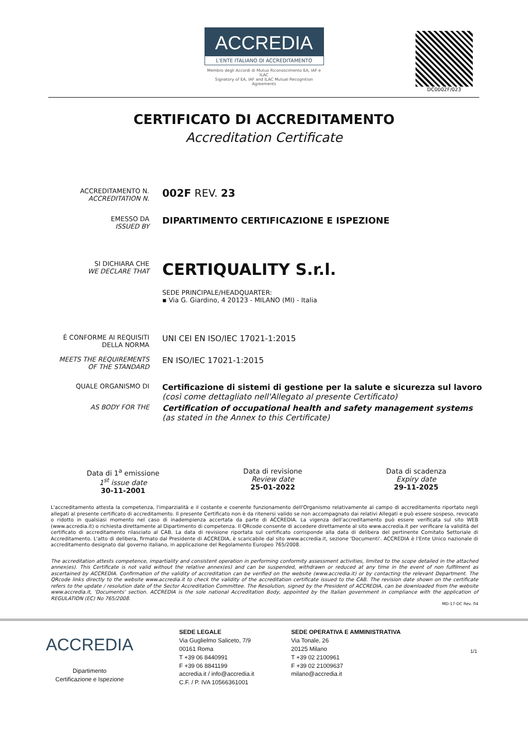ACCREDIA
L'ENTE ITALIANO DI ACCREDITAMENTO
Membro degli Accordi di Mutuo Riconoscimento EA, IAF e ILAC
Signatory of EA, IAF and ILAC Mutual Recognition Agreements
DC0002F/023
CERTIFICATO DI ACCREDITAMENTO
Accreditation Certificate
ACCREDITAMENTO N.
ACCREDITATION N.
002F REV. 23
EMESSO DA
ISSUED BY
DIPARTIMENTO CERTIFICAZIONE E ISPEZIONE
SI DICHIARA CHE
WE DECLARE THAT
CERTIQUALITY S.r.l.
SEDE PRINCIPALE/HEADQUARTER:
▪ Via G. Giardino, 4 20123 - MILANO (MI) - Italia
È CONFORME AI REQUISITI DELLA NORMA
UNI CEI EN ISO/IEC 17021-1:2015
MEETS THE REQUIREMENTS OF THE STANDARD
EN ISO/IEC 17021-1:2015
QUALE ORGANISMO DI
Certificazione di sistemi di gestione per la salute e sicurezza sul lavoro
(così come dettagliato nell'Allegato al presente Certificato)
AS BODY FOR THE
Certification of occupational health and safety management systems
(as stated in the Annex to this Certificate)
Data di 1<sup>a</sup> emissione
1<sup>st</sup> issue date
30-11-2001
Data di revisione
Review date
25-01-2022
Data di scadenza
Expiry date
29-11-2025
L'accreditamento attesta la competenza, l'imparzialità e il costante e coerente funzionamento dell'Organismo relativamente al campo di accreditamento riportato negli allegati al presente certificato di accreditamento. Il presente Certificato non è da ritenersi valido se non accompagnato dai relativi Allegati e può essere sospeso, revocato o ridotto in qualsiasi momento nel caso di inadempienza accertata da parte di ACCREDIA. La vigenza dell'accreditamento può essere verificata sul sito WEB (www.accredia.it) o richiesta direttamente al Dipartimento di competenza. Il QRcode consente di accedere direttamente al sito www.accredia.it per verificare la validità del certificato di accreditamento rilasciato al CAB. La data di revisione riportata sul certificato corrisponde alla data di delibera del pertinente Comitato Settoriale di Accreditamento. L'atto di delibera, firmato dal Presidente di ACCREDIA, è scaricabile dal sito www.accredia.it, sezione 'Documenti'. ACCREDIA è l'Ente Unico nazionale di accreditamento designato dal governo italiano, in applicazione del Regolamento Europeo 765/2008.
The accreditation attests competence, impartiality and consistent operation in performing conformity assessment activities, limited to the scope detailed in the attached annex(es). This Certificate is not valid without the relative annex(es) and can be suspended, withdrawn or reduced at any time in the event of non fulfilment as ascertained by ACCREDIA. Confirmation of the validity of accreditation can be verified on the website (www.accredia.it) or by contacting the relevant Department. The QRcode links directly to the website www.accredia.it to check the validity of the accreditation certificate issued to the CAB. The revision date shown on the certificate refers to the update / resolution date of the Sector Accreditation Committee. The Resolution, signed by the President of ACCREDIA, can be downloaded from the website www.accredia.it, 'Documents' section. ACCREDIA is the sole national Accreditation Body, appointed by the Italian government in compliance with the application of REGULATION (EC) No 765/2008.
MD-17-DC Rev. 04
ACCREDIA
Dipartimento
Certificazione e Ispezione
SEDE LEGALE
Via Guglielmo Saliceto, 7/9
00161 Roma
T +39 06 8440991
F +39 06 8841199
accredia.it / info@accredia.it
C.F. / P. IVA 10566361001
SEDE OPERATIVA E AMMINISTRATIVA
Via Tonale, 26
20125 Milano
T +39 02 2100961
F +39 02 21009637
milano@accredia.it
1/1